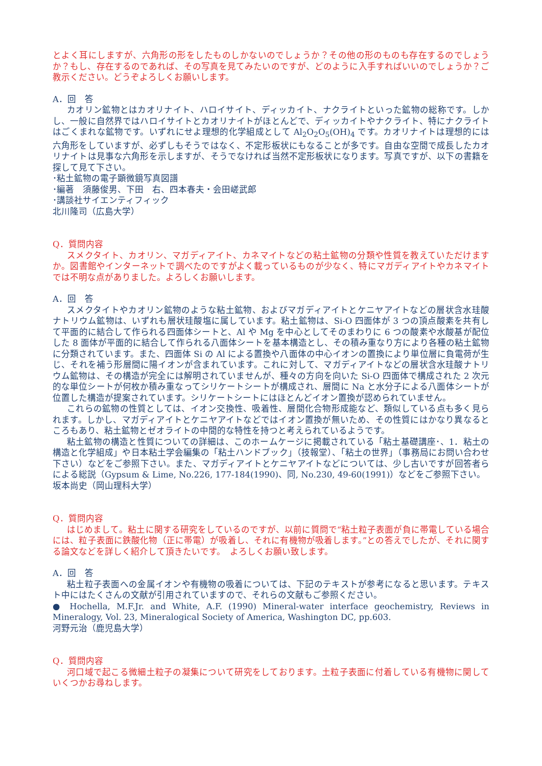とよく耳にしますが、六角形の形をしたものしかないのでしょうか？その他の形のものも存在するのでしょうか？もし、存在するのであれば、その写真を見てみたいのですが、どのように入手すればいいのでしょうか？ご教示ください。どうぞよろしくお願いします。
A．回　答
カオリン鉱物とはカオリナイト、ハロイサイト、ディッカイト、ナクライトといった鉱物の総称です。しかし、一般に自然界ではハロイサイトとカオリナイトがほとんどで、ディッカイトやナクライト、特にナクライトはごくまれな鉱物です。いずれにせよ理想的化学組成として Al<sub>2</sub>O<sub>2</sub>O<sub>5</sub>(OH)<sub>4</sub> です。カオリナイトは理想的には六角形をしていますが、必ずしもそうではなく、不定形板状にもなることが多です。自由な空間で成長したカオリナイトは見事な六角形を示しますが、そうでなければ当然不定形板状になります。写真ですが、以下の書籍を探して見て下さい。
･粘土鉱物の電子顕微鏡写真図譜
･編著　須藤俊男、下田　右、四本春夫・会田嵯武郎
･講談社サイエンティフィック
北川隆司（広島大学）
Q．質問内容
スメクタイト、カオリン、マガディアイト、カネマイトなどの粘土鉱物の分類や性質を教えていただけますか。図書館やインターネットで調べたのですがよく載っているものが少なく、特にマガディアイトやカネマイトでは不明な点がありました。よろしくお願いします。
A．回　答
スメクタイトやカオリン鉱物のような粘土鉱物、およびマガディアイトとケニヤアイトなどの層状含水珪酸ナトリウム鉱物は、いずれも層状珪酸塩に属しています。粘土鉱物は、Si-O 四面体が 3 つの頂点酸素を共有して平面的に結合して作られる四面体シートと、Al や Mg を中心としてそのまわりに 6 つの酸素や水酸基が配位した 8 面体が平面的に結合して作られる八面体シートを基本構造とし、その積み重なり方により各種の粘土鉱物に分類されています。また、四面体 Si の Al による置換や八面体の中心イオンの置換により単位層に負電荷が生じ、それを補う形層間に陽イオンが含まれています。これに対して、マガディアイトなどの層状含水珪酸ナトリウム鉱物は、その構造が完全には解明されていませんが、種々の方向を向いた Si-O 四面体で構成された 2 次元的な単位シートが何枚か積み重なってシリケートシートが構成され、層間に Na と水分子による八面体シートが位置した構造が提案されています。シリケートシートにはほとんどイオン置換が認められていません。
これらの鉱物の性質としては、イオン交換性、吸着性、層間化合物形成能など、類似している点も多く見られます。しかし、マガディアイトとケニヤアイトなどではイオン置換が無いため、その性質にはかなり異なるところもあり、粘土鉱物とゼオライトの中間的な特性を持つと考えられているようです。
粘土鉱物の構造と性質についての詳細は、このホームケージに掲載されている「粘土基礎講座･、1．粘土の構造と化学組成」や日本粘土学会編集の「粘土ハンドブック」（技報堂）、「粘土の世界」（事務局にお問い合わせ下さい）などをご参照下さい。また、マガディアイトとケニヤアイトなどについては、少し古いですが回答者らによる総説（Gypsum & Lime, No.226, 177-184(1990)、同, No.230, 49-60(1991)）などをご参照下さい。
坂本尚史（岡山理科大学）
Q．質問内容
はじめまして。粘土に関する研究をしているのですが、以前に質問で“粘土粒子表面が負に帯電している場合には、粒子表面に鉄酸化物（正に帯電）が吸着し、それに有機物が吸着します。”との答えでしたが、それに関する論文などを詳しく紹介して頂きたいです。　よろしくお願い致します。
A．回　答
粘土粒子表面への金属イオンや有機物の吸着については、下記のテキストが参考になると思います。テキスト中にはたくさんの文献が引用されていますので、それらの文献もご参照ください。
● Hochella, M.F.Jr. and White, A.F. (1990) Mineral-water interface geochemistry, Reviews in Mineralogy, Vol. 23, Mineralogical Society of America, Washington DC, pp.603.
河野元治（鹿児島大学）
Q．質問内容
河口域で起こる微細土粒子の凝集について研究をしております。土粒子表面に付着している有機物に関していくつかお尋ねします。